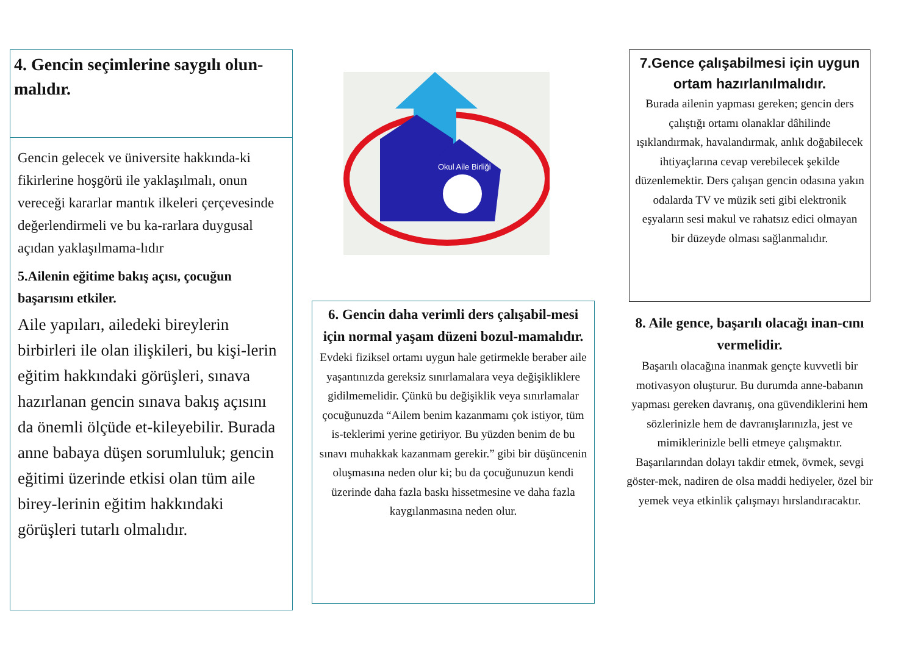4. Gencin seçimlerine saygılı olun-malıdır.
Gencin gelecek ve üniversite hakkında-ki fikirlerine hoşgörü ile yaklaşılmalı, onun vereceği kararlar mantık ilkeleri çerçevesinde değerlendirmeli ve bu ka-rarlara duygusal açıdan yaklaşılmama-lıdır
5.Ailenin eğitime bakış açısı, çocuğun başarısını etkiler.
Aile yapıları, ailedeki bireylerin birbirleri ile olan ilişkileri, bu kişi-lerin eğitim hakkındaki görüşleri, sınava hazırlanan gencin sınava bakış açısını da önemli ölçüde et-kileyebilir. Burada anne babaya düşen sorumluluk; gencin eğitimi üzerinde etkisi olan tüm aile birey-lerinin eğitim hakkındaki görüşleri tutarlı olmalıdır.
Okul Aile Birliği
6. Gencin daha verimli ders çalışabil-mesi için normal yaşam düzeni bozul-mamalıdır.
Evdeki fiziksel ortamı uygun hale getirmekle beraber aile yaşantınızda gereksiz sınırlamalara veya değişikliklere gidilmemelidir. Çünkü bu değişiklik veya sınırlamalar çocuğunuzda “Ailem benim kazanmamı çok istiyor, tüm is-teklerimi yerine getiriyor. Bu yüzden benim de bu sınavı muhakkak kazanmam gerekir.” gibi bir düşüncenin oluşmasına neden olur ki; bu da çocuğunuzun kendi üzerinde daha fazla baskı hissetmesine ve daha fazla kaygılanmasına neden olur.
7.Gence çalışabilmesi için uygun ortam hazırlanılmalıdır.
Burada ailenin yapması gereken; gencin ders çalıştığı ortamı olanaklar dâhilinde ışıklandırmak, havalandırmak, anlık doğabilecek ihtiyaçlarına cevap verebilecek şekilde düzenlemektir. Ders çalışan gencin odasına yakın odalarda TV ve müzik seti gibi elektronik eşyaların sesi makul ve rahatsız edici olmayan bir düzeyde olması sağlanmalıdır.
8. Aile gence, başarılı olacağı inan-cını vermelidir.
Başarılı olacağına inanmak gençte kuvvetli bir motivasyon oluşturur. Bu durumda anne-babanın yapması gereken davranış, ona güvendiklerini hem sözlerinizle hem de davranışlarınızla, jest ve mimiklerinizle belli etmeye çalışmaktır. Başarılarından dolayı takdir etmek, övmek, sevgi göster-mek, nadiren de olsa maddi hediyeler, özel bir yemek veya etkinlik çalışmayı hırslandıracaktır.